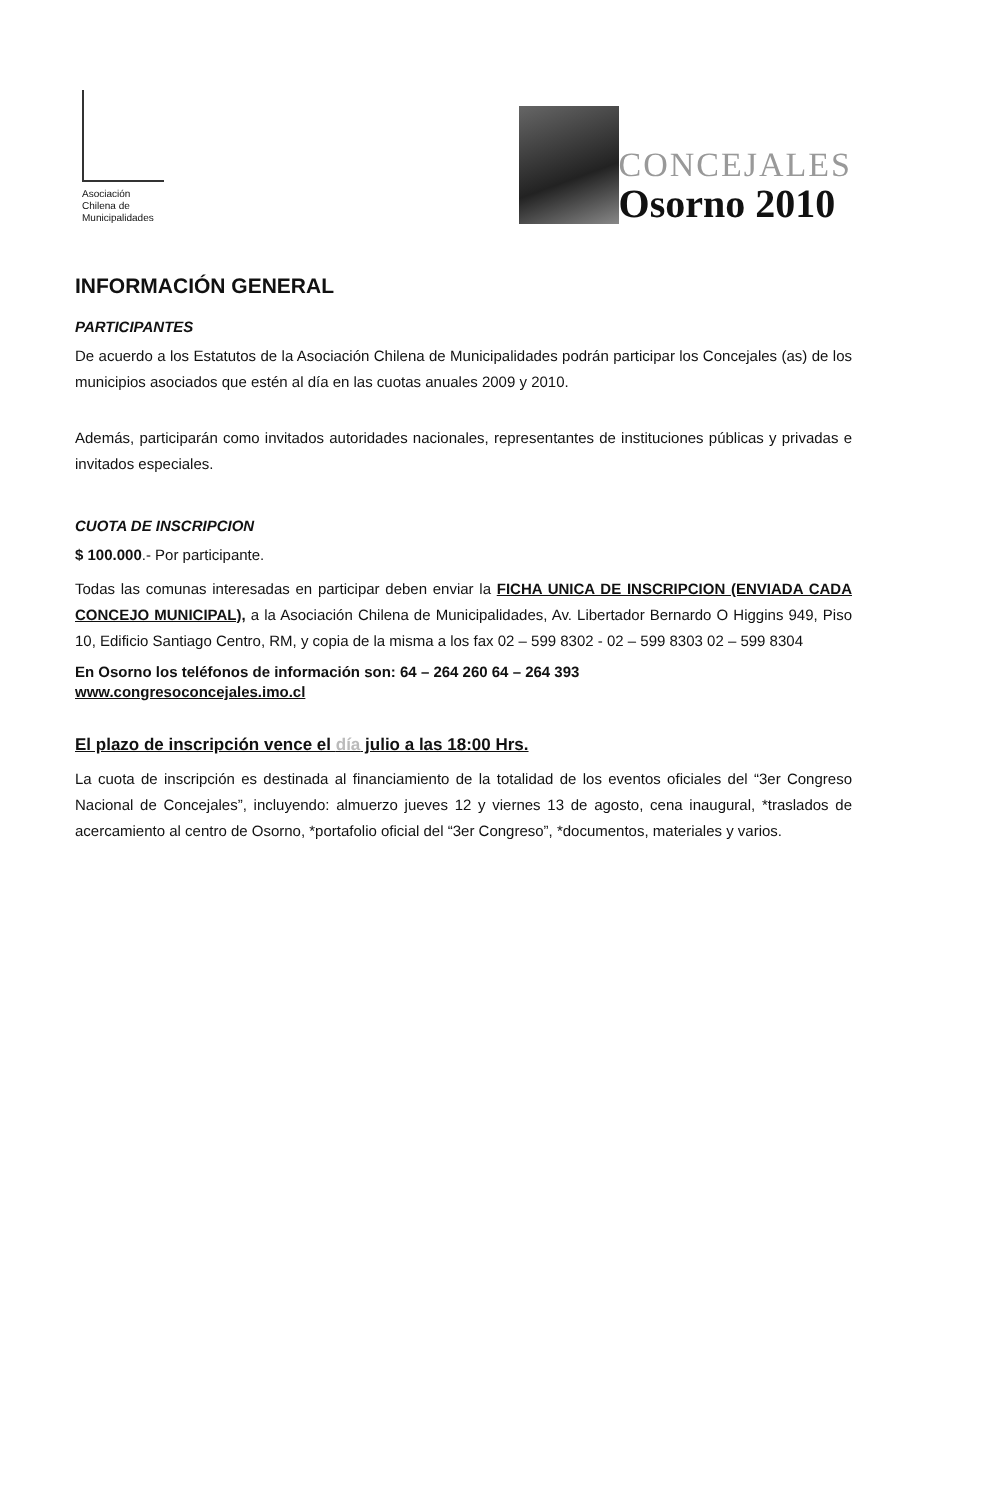Asociación
Chilena de
Municipalidades
CONCEJALES
Osorno 2010
INFORMACIÓN GENERAL
PARTICIPANTES
De acuerdo a los Estatutos de la Asociación Chilena de Municipalidades podrán participar los Concejales (as) de los municipios asociados que estén al día en las cuotas anuales 2009 y 2010.
Además, participarán como invitados autoridades nacionales, representantes de instituciones públicas y privadas e invitados especiales.
CUOTA DE INSCRIPCION
$ 100.000.- Por participante.
Todas las comunas interesadas en participar deben enviar la FICHA UNICA DE INSCRIPCION (ENVIADA CADA CONCEJO MUNICIPAL), a la Asociación Chilena de Municipalidades, Av. Libertador Bernardo O Higgins 949, Piso 10, Edificio Santiago Centro, RM, y copia de la misma a los fax 02 – 599 8302 - 02 – 599 8303 02 – 599 8304
En Osorno los teléfonos de información son: 64 – 264 260 64 – 264 393
www.congresoconcejales.imo.cl
El plazo de inscripción vence el día julio a las 18:00 Hrs.
La cuota de inscripción es destinada al financiamiento de la totalidad de los eventos oficiales del “3er Congreso Nacional de Concejales”, incluyendo: almuerzo jueves 12 y viernes 13 de agosto, cena inaugural, *traslados de acercamiento al centro de Osorno, *portafolio oficial del “3er Congreso”, *documentos, materiales y varios.